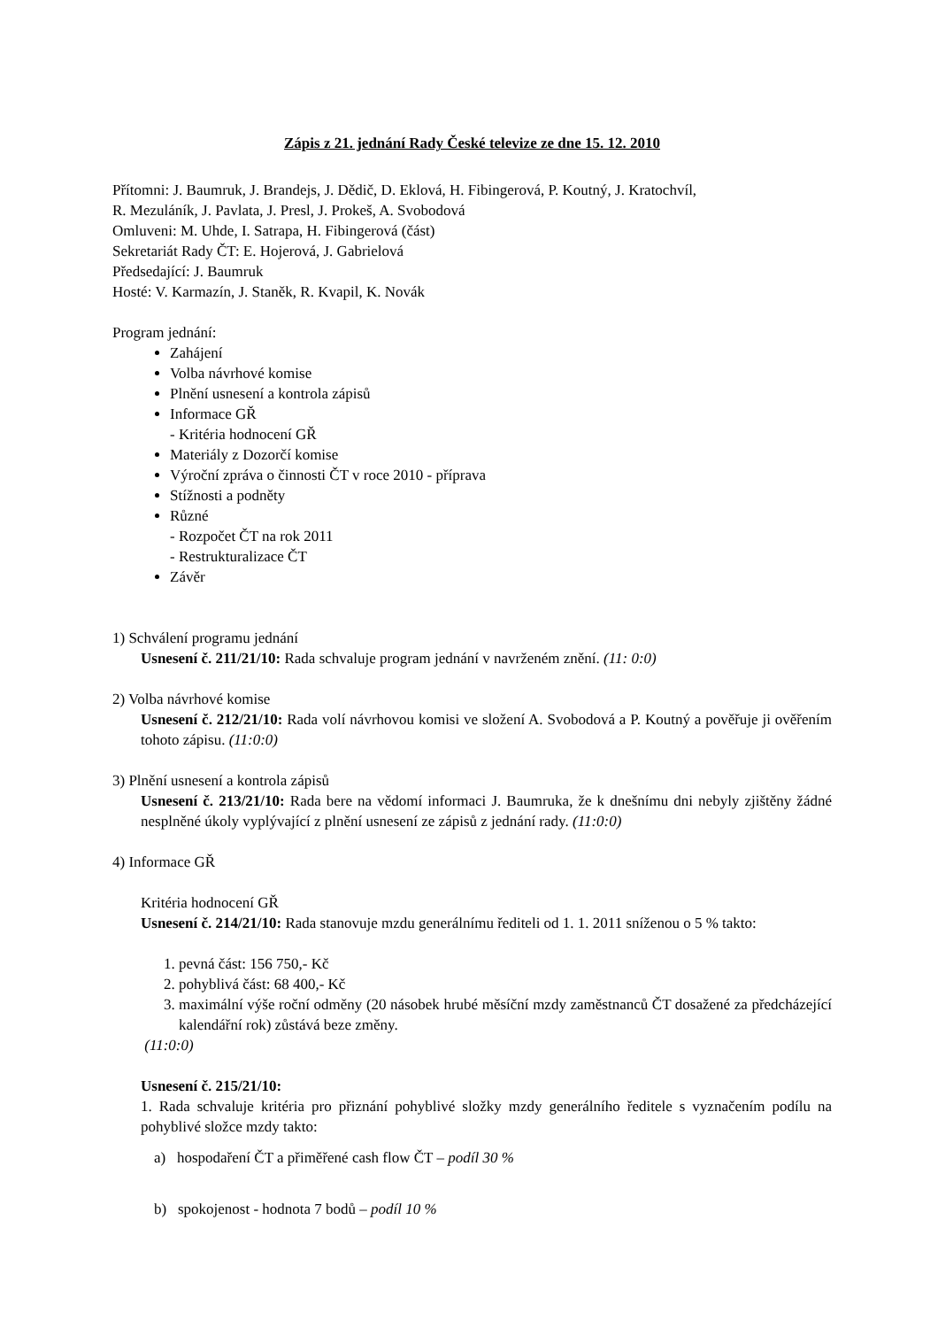Zápis z 21. jednání Rady České televize ze dne 15. 12. 2010
Přítomni: J. Baumruk, J. Brandejs, J. Dědič, D. Eklová, H. Fibingerová, P. Koutný, J. Kratochvíl,
R. Mezuláník, J. Pavlata, J. Presl, J. Prokeš, A. Svobodová
Omluveni: M. Uhde, I. Satrapa, H. Fibingerová (část)
Sekretariát Rady ČT: E. Hojerová, J. Gabrielová
Předsedající: J. Baumruk
Hosté: V. Karmazín, J. Staněk, R. Kvapil, K. Novák
Program jednání:
Zahájení
Volba návrhové komise
Plnění usnesení a kontrola zápisů
Informace GŘ
- Kritéria hodnocení GŘ
Materiály z Dozorčí komise
Výroční zpráva o činnosti ČT v roce 2010 - příprava
Stížnosti a podněty
Různé
- Rozpočet ČT na rok 2011
- Restrukturalizace ČT
Závěr
1) Schválení programu jednání
Usnesení č. 211/21/10: Rada schvaluje program jednání v navrženém znění. (11: 0:0)
2) Volba návrhové komise
Usnesení č. 212/21/10: Rada volí návrhovou komisi ve složení A. Svobodová a P. Koutný a pověřuje ji ověřením tohoto zápisu. (11:0:0)
3) Plnění usnesení a kontrola zápisů
Usnesení č. 213/21/10: Rada bere na vědomí informaci J. Baumruka, že k dnešnímu dni nebyly zjištěny žádné nesplněné úkoly vyplývající z plnění usnesení ze zápisů z jednání rady. (11:0:0)
4) Informace GŘ
Kritéria hodnocení GŘ
Usnesení č. 214/21/10: Rada stanovuje mzdu generálnímu řediteli od 1. 1. 2011 sníženou o 5 % takto:
1. pevná část: 156 750,- Kč
2. pohyblivá část: 68 400,- Kč
3. maximální výše roční odměny (20 násobek hrubé měsíční mzdy zaměstnanců ČT dosažené za předcházející kalendářní rok) zůstává beze změny.
(11:0:0)
Usnesení č. 215/21/10:
1. Rada schvaluje kritéria pro přiznání pohyblivé složky mzdy generálního ředitele s vyznačením podílu na pohyblivé složce mzdy takto:
a) hospodaření ČT a přiměřené cash flow ČT – podíl 30 %
b) spokojenost - hodnota 7 bodů – podíl 10 %